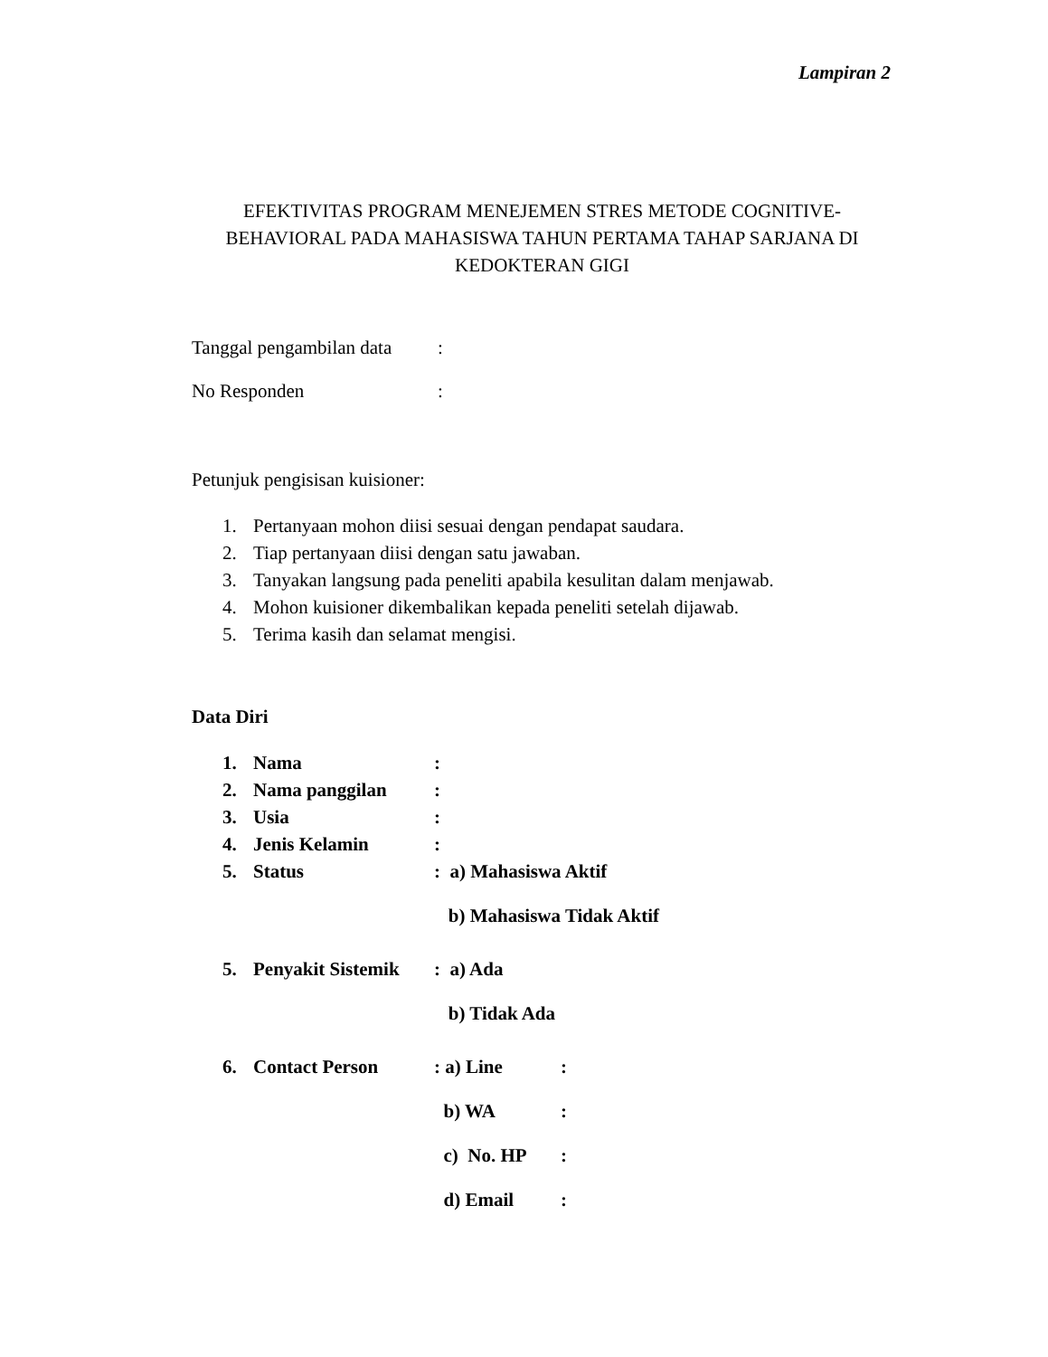Lampiran 2
EFEKTIVITAS PROGRAM MENEJEMEN STRES METODE COGNITIVE-BEHAVIORAL PADA MAHASISWA TAHUN PERTAMA TAHAP SARJANA DI KEDOKTERAN GIGI
Tanggal pengambilan data:
No Responden:
Petunjuk pengisisan kuisioner:
1. Pertanyaan mohon diisi sesuai dengan pendapat saudara.
2. Tiap pertanyaan diisi dengan satu jawaban.
3. Tanyakan langsung pada peneliti apabila kesulitan dalam menjawab.
4. Mohon kuisioner dikembalikan kepada peneliti setelah dijawab.
5. Terima kasih dan selamat mengisi.
Data Diri
1. Nama:
2. Nama panggilan:
3. Usia:
4. Jenis Kelamin:
5. Status: a) Mahasiswa Aktif
b) Mahasiswa Tidak Aktif
5. Penyakit Sistemik: a) Ada
b) Tidak Ada
6. Contact Person: a) Line:
b) WA:
c) No. HP:
d) Email: